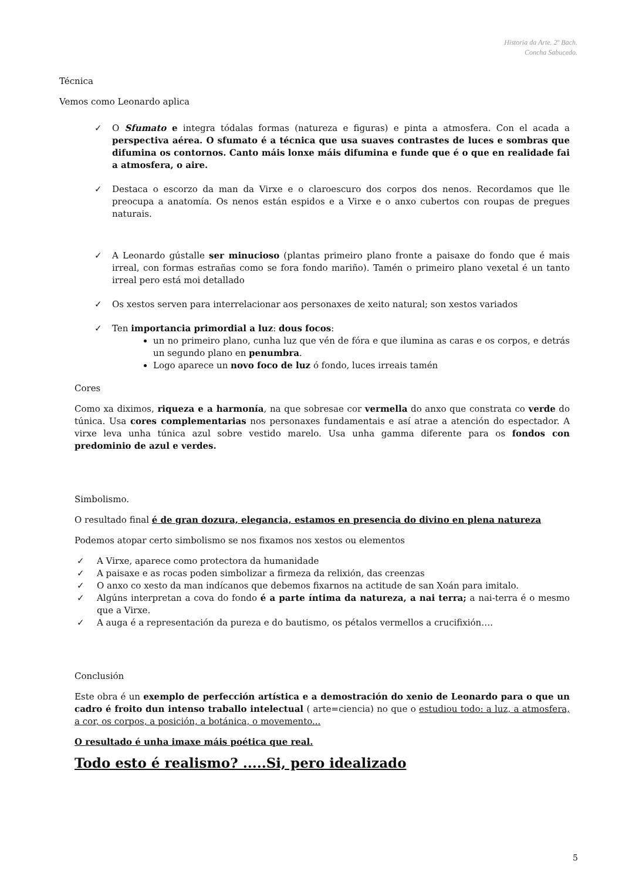Historia da Arte. 2º Bach.
Concha Sabucedo.
Técnica
Vemos como Leonardo aplica
✓ O Sfumato e integra tódalas formas (natureza e figuras) e pinta a atmosfera. Con el acada a perspectiva aérea. O sfumato é a técnica que usa suaves contrastes de luces e sombras que difumina os contornos. Canto máis lonxe máis difumina e funde que é o que en realidade fai a atmosfera, o aire.
✓ Destaca o escorzo da man da Virxe e o claroescuro dos corpos dos nenos. Recordamos que lle preocupa a anatomía. Os nenos están espidos e a Virxe e o anxo cubertos con roupas de pregues naturais.
✓ A Leonardo gústalle ser minucioso (plantas primeiro plano fronte a paisaxe do fondo que é mais irreal, con formas estrañas como se fora fondo mariño). Tamén o primeiro plano vexetal é un tanto irreal pero está moi detallado
✓ Os xestos serven para interrelacionar aos personaxes de xeito natural; son xestos variados
✓ Ten importancia primordial a luz: dous focos:
un no primeiro plano, cunha luz que vén de fóra e que ilumina as caras e os corpos, e detrás un segundo plano en penumbra.
Logo aparece un novo foco de luz ó fondo, luces irreais tamén
Cores
Como xa diximos, riqueza e a harmonía, na que sobresae cor vermella do anxo que constrata co verde do túnica. Usa cores complementarias nos personaxes fundamentais e así atrae a atención do espectador. A virxe leva unha túnica azul sobre vestido marelo. Usa unha gamma diferente para os fondos con predominio de azul e verdes.
Simbolismo.
O resultado final é de gran dozura, elegancia, estamos en presencia do divino en plena natureza
Podemos atopar certo simbolismo se nos fixamos nos xestos ou elementos
✓ A Virxe, aparece como protectora da humanidade
✓ A paisaxe e as rocas poden simbolizar a firmeza da relixión, das creenzas
✓ O anxo co xesto da man indícanos que debemos fixarnos na actitude de san Xoán para imitalo.
✓ Algúns interpretan a cova do fondo é a parte íntima da natureza, a nai terra; a nai-terra é o mesmo que a Virxe.
✓ A auga é a representación da pureza e do bautismo, os pétalos vermellos a crucifixión….
Conclusión
Este obra é un exemplo de perfección artística e a demostración do xenio de Leonardo para o que un cadro é froito dun intenso traballo intelectual ( arte=ciencia) no que o estudiou todo: a luz, a atmosfera, a cor, os corpos, a posición, a botánica, o movemento...
O resultado é unha imaxe máis poética que real.
Todo esto é realismo? .....Si, pero idealizado
5